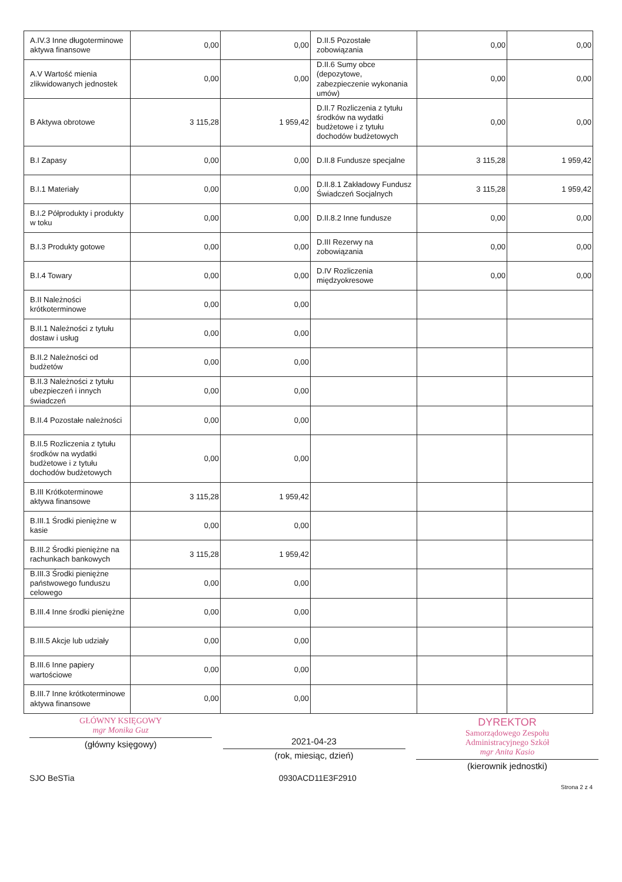| A.IV.3 Inne długoterminowe aktywa finansowe | 0,00 | 0,00 | D.II.5 Pozostałe zobowiązania | 0,00 | 0,00 |
| A.V Wartość mienia zlikwidowanych jednostek | 0,00 | 0,00 | D.II.6 Sumy obce (depozytowe, zabezpieczenie wykonania umów) | 0,00 | 0,00 |
| B Aktywa obrotowe | 3 115,28 | 1 959,42 | D.II.7 Rozliczenia z tytułu środków na wydatki budżetowe i z tytułu dochodów budżetowych | 0,00 | 0,00 |
| B.I Zapasy | 0,00 | 0,00 | D.II.8 Fundusze specjalne | 3 115,28 | 1 959,42 |
| B.I.1 Materiały | 0,00 | 0,00 | D.II.8.1 Zakładowy Fundusz Świadczeń Socjalnych | 3 115,28 | 1 959,42 |
| B.I.2 Półprodukty i produkty w toku | 0,00 | 0,00 | D.II.8.2 Inne fundusze | 0,00 | 0,00 |
| B.I.3 Produkty gotowe | 0,00 | 0,00 | D.III Rezerwy na zobowiązania | 0,00 | 0,00 |
| B.I.4 Towary | 0,00 | 0,00 | D.IV Rozliczenia międzyokresowe | 0,00 | 0,00 |
| B.II Należności krótkoterminowe | 0,00 | 0,00 | | | |
| B.II.1 Należności z tytułu dostaw i usług | 0,00 | 0,00 | | | |
| B.II.2 Należności od budżetów | 0,00 | 0,00 | | | |
| B.II.3 Należności z tytułu ubezpieczeń i innych świadczeń | 0,00 | 0,00 | | | |
| B.II.4 Pozostałe należności | 0,00 | 0,00 | | | |
| B.II.5 Rozliczenia z tytułu środków na wydatki budżetowe i z tytułu dochodów budżetowych | 0,00 | 0,00 | | | |
| B.III Krótkoterminowe aktywa finansowe | 3 115,28 | 1 959,42 | | | |
| B.III.1 Środki pieniężne w kasie | 0,00 | 0,00 | | | |
| B.III.2 Środki pieniężne na rachunkach bankowych | 3 115,28 | 1 959,42 | | | |
| B.III.3 Środki pieniężne państwowego funduszu celowego | 0,00 | 0,00 | | | |
| B.III.4 Inne środki pieniężne | 0,00 | 0,00 | | | |
| B.III.5 Akcje lub udziały | 0,00 | 0,00 | | | |
| B.III.6 Inne papiery wartościowe | 0,00 | 0,00 | | | |
| B.III.7 Inne krótkoterminowe aktywa finansowe | 0,00 | 0,00 | | | |
GŁÓWNY KSIĘGOWY
mgr Monika Guz
(główny księgowy)
2021-04-23
(rok, miesiąc, dzień)
DYREKTOR
Samorządowego Zespołu
Administracyjnego Szkół
mgr Anita Kasio
(kierownik jednostki)
SJO BeSTia 0930ACD11E3F2910 Strona 2 z 4